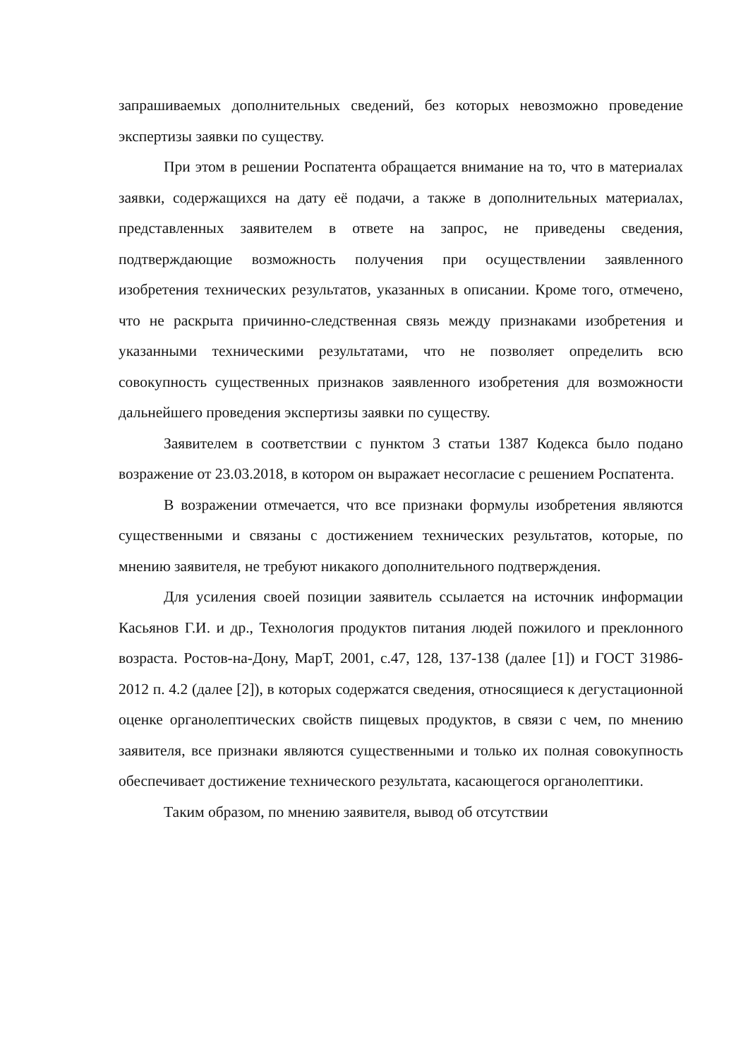запрашиваемых дополнительных сведений, без которых невозможно проведение экспертизы заявки по существу.
При этом в решении Роспатента обращается внимание на то, что в материалах заявки, содержащихся на дату её подачи, а также в дополнительных материалах, представленных заявителем в ответе на запрос, не приведены сведения, подтверждающие возможность получения при осуществлении заявленного изобретения технических результатов, указанных в описании. Кроме того, отмечено, что не раскрыта причинно-следственная связь между признаками изобретения и указанными техническими результатами, что не позволяет определить всю совокупность существенных признаков заявленного изобретения для возможности дальнейшего проведения экспертизы заявки по существу.
Заявителем в соответствии с пунктом 3 статьи 1387 Кодекса было подано возражение от 23.03.2018, в котором он выражает несогласие с решением Роспатента.
В возражении отмечается, что все признаки формулы изобретения являются существенными и связаны с достижением технических результатов, которые, по мнению заявителя, не требуют никакого дополнительного подтверждения.
Для усиления своей позиции заявитель ссылается на источник информации Касьянов Г.И. и др., Технология продуктов питания людей пожилого и преклонного возраста. Ростов-на-Дону, МарТ, 2001, с.47, 128, 137-138 (далее [1]) и ГОСТ 31986-2012 п. 4.2 (далее [2]), в которых содержатся сведения, относящиеся к дегустационной оценке органолептических свойств пищевых продуктов, в связи с чем, по мнению заявителя, все признаки являются существенными и только их полная совокупность обеспечивает достижение технического результата, касающегося органолептики.
Таким образом, по мнению заявителя, вывод об отсутствии